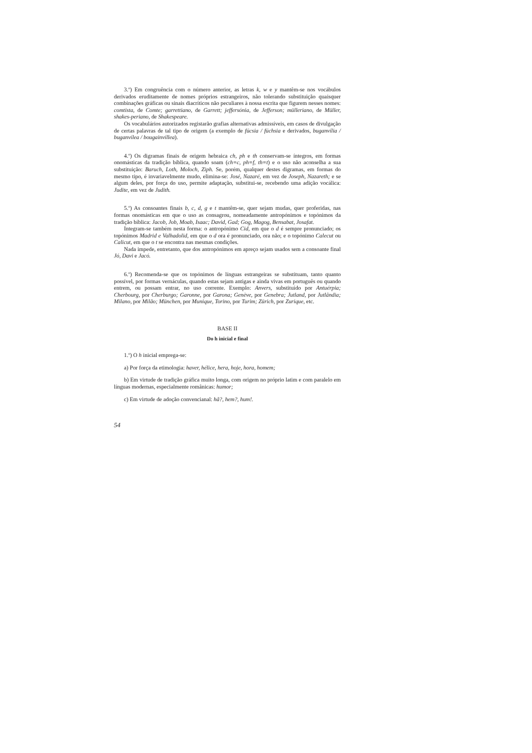3.º) Em congruência com o número anterior, as letras k, w e y mantêm-se nos vocábulos derivados eruditamente de nomes próprios estrangeiros, não tolerando substituição quaisquer combinações gráficas ou sinais diacríticos não peculiares à nossa escrita que figurem nesses nomes: comtista, de Comte; garrettiano, de Garrett; jeffersónia, de Jefferson; mülleriano, de Müller, shakes-periano, de Shakespeare.
Os vocabulários autorizados registarão grafias alternativas admissíveis, em casos de divulgação de certas palavras de tal tipo de origem (a exemplo de fúcsia / fúchsia e derivados, buganvília / buganvílea / bougainvíllea).
4.º) Os digramas finais de origem hebraica ch, ph e th conservam-se íntegros, em formas onomásticas da tradição bíblica, quando soam (ch=c, ph=f, th=t) e o uso não aconselha a sua substituição: Baruch, Loth, Moloch, Ziph. Se, porém, qualquer destes digramas, em formas do mesmo tipo, é invariavelmente mudo, elimina-se: José, Nazaré, em vez de Joseph, Nazareth; e se algum deles, por força do uso, permite adaptação, substitui-se, recebendo uma adição vocálica: Judite, em vez de Judith.
5.º) As consoantes finais b, c, d, g e t mantêm-se, quer sejam mudas, quer proferidas, nas formas onomásticas em que o uso as consagrou, nomeadamente antropónimos e topónimos da tradição bíblica: Jacob, Job, Moab, Isaac; David, Gad; Gog, Magog, Bensabat, Josafat.
Integram-se também nesta forma: o antropónimo Cid, em que o d é sempre pronunciado; os topónimos Madrid e Valhadolid, em que o d ora é pronunciado, ora não; e o topónimo Calecut ou Calicut, em que o t se encontra nas mesmas condições.
Nada impede, entretanto, que dos antropónimos em apreço sejam usados sem a consoante final Jó, Davi e Jacó.
6.º) Recomenda-se que os topónimos de línguas estrangeiras se substituam, tanto quanto possível, por formas vernáculas, quando estas sejam antigas e ainda vivas em português ou quando entrem, ou possam entrar, no uso corrente. Exemplo: Anvers, substituído por Antuérpia; Cherbourg, por Cherburgo; Garonne, por Garona; Genève, por Genebra; Jutland, por Jutlândia; Milano, por Milão; München, por Munique, Torino, por Turim; Zürich, por Zurique, etc.
BASE II
Do h inicial e final
1.º) O h inicial emprega-se:
a) Por força da etimologia: haver, hélice, hera, hoje, hora, homem;
b) Em virtude de tradição gráfica muito longa, com origem no próprio latim e com paralelo em línguas modernas, especialmente românicas: humor;
c) Em virtude de adoção convencianal: hã?, hem?, hum!.
54